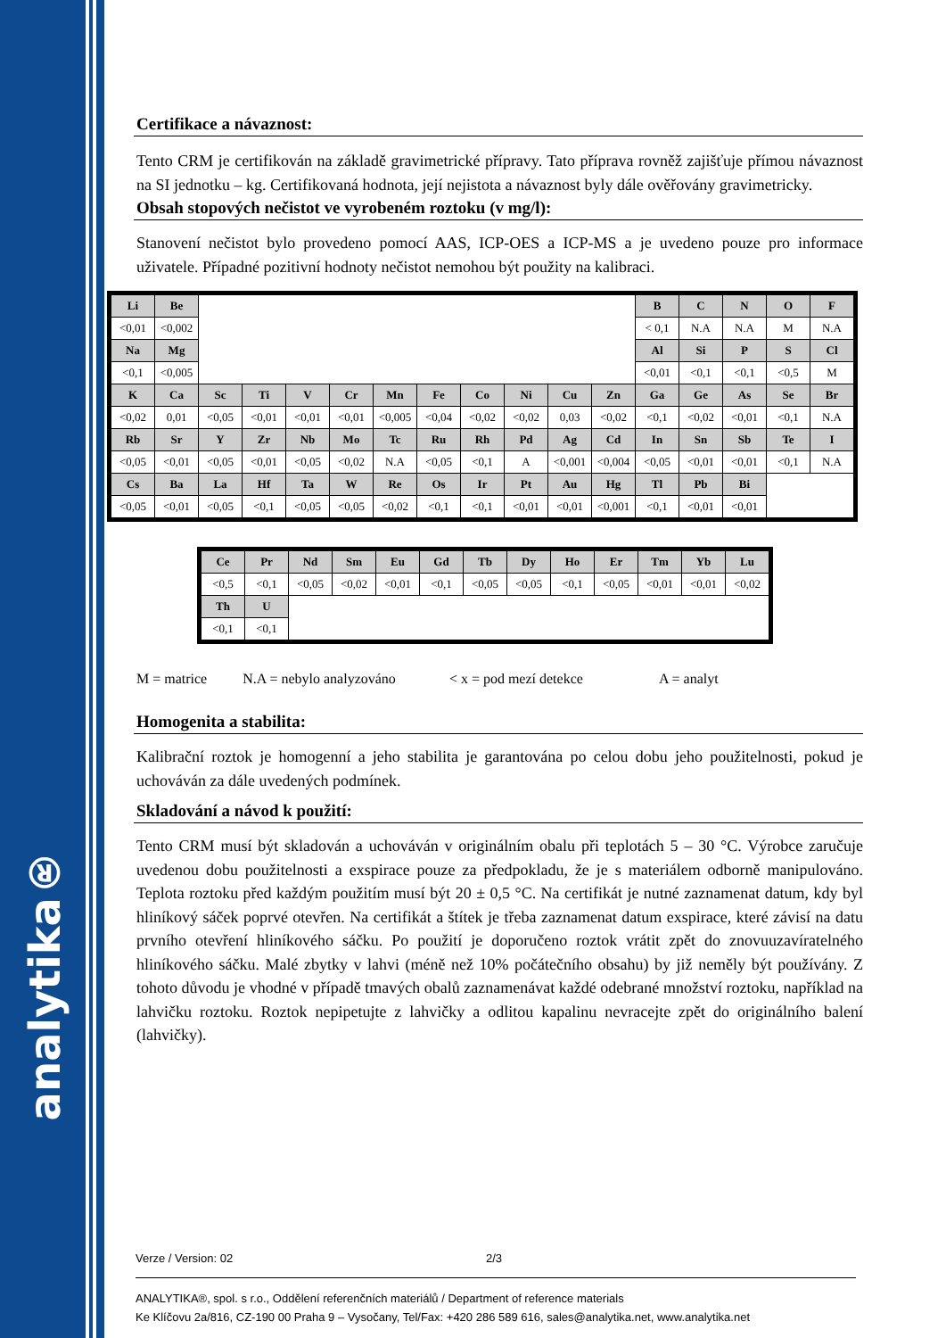analytika®
Certifikace a návaznost:
Tento CRM je certifikován na základě gravimetrické přípravy. Tato příprava rovněž zajišťuje přímou návaznost na SI jednotku – kg. Certifikovaná hodnota, její nejistota a návaznost byly dále ověřovány gravimetricky.
Obsah stopových nečistot ve vyrobeném roztoku (v mg/l):
Stanovení nečistot bylo provedeno pomocí AAS, ICP-OES a ICP-MS a je uvedeno pouze pro informace uživatele. Případné pozitivní hodnoty nečistot nemohou být použity na kalibraci.
| Li | Be | | | | | | | | | | | B | C | N | O | F |
| <0,01 | <0,002 | | | | | | | | | | | < 0,1 | N.A | N.A | M | N.A |
| Na | Mg | | | | | | | | | | | Al | Si | P | S | Cl |
| <0,1 | <0,005 | | | | | | | | | | | <0,01 | <0,1 | <0,1 | <0,5 | M |
| K | Ca | Sc | Ti | V | Cr | Mn | Fe | Co | Ni | Cu | Zn | Ga | Ge | As | Se | Br |
| <0,02 | 0,01 | <0,05 | <0,01 | <0,01 | <0,01 | <0,005 | <0,04 | <0,02 | <0,02 | 0,03 | <0,02 | <0,1 | <0,02 | <0,01 | <0,1 | N.A |
| Rb | Sr | Y | Zr | Nb | Mo | Tc | Ru | Rh | Pd | Ag | Cd | In | Sn | Sb | Te | I |
| <0,05 | <0,01 | <0,05 | <0,01 | <0,05 | <0,02 | N.A | <0,05 | <0,1 | A | <0,001 | <0,004 | <0,05 | <0,01 | <0,01 | <0,1 | N.A |
| Cs | Ba | La | Hf | Ta | W | Re | Os | Ir | Pt | Au | Hg | Tl | Pb | Bi | | |
| <0,05 | <0,01 | <0,05 | <0,1 | <0,05 | <0,05 | <0,02 | <0,1 | <0,1 | <0,01 | <0,01 | <0,001 | <0,1 | <0,01 | <0,01 | | |
| Ce | Pr | Nd | Sm | Eu | Gd | Tb | Dy | Ho | Er | Tm | Yb | Lu |
| <0,5 | <0,1 | <0,05 | <0,02 | <0,01 | <0,1 | <0,05 | <0,05 | <0,1 | <0,05 | <0,01 | <0,01 | <0,02 |
| Th | U | | | | | | | | | | | |
| <0,1 | <0,1 | | | | | | | | | | | |
M = matrice N.A = nebylo analyzováno < x = pod mezí detekce A = analyt
Homogenita a stabilita:
Kalibrační roztok je homogenní a jeho stabilita je garantována po celou dobu jeho použitelnosti, pokud je uchováván za dále uvedených podmínek.
Skladování a návod k použití:
Tento CRM musí být skladován a uchováván v originálním obalu při teplotách 5 – 30 °C. Výrobce zaručuje uvedenou dobu použitelnosti a exspirace pouze za předpokladu, že je s materiálem odborně manipulováno. Teplota roztoku před každým použitím musí být 20 ± 0,5 °C. Na certifikát je nutné zaznamenat datum, kdy byl hliníkový sáček poprvé otevřen. Na certifikát a štítek je třeba zaznamenat datum exspirace, které závisí na datu prvního otevření hliníkového sáčku. Po použití je doporučeno roztok vrátit zpět do znovuuzavíratelného hliníkového sáčku. Malé zbytky v lahvi (méně než 10% počátečního obsahu) by již neměly být používány. Z tohoto důvodu je vhodné v případě tmavých obalů zaznamenávat každé odebrané množství roztoku, například na lahvičku roztoku. Roztok nepipetujte z lahvičky a odlitou kapalinu nevracejte zpět do originálního balení (lahvičky).
Verze / Version: 02 2/3
ANALYTIKA®, spol. s r.o., Oddělení referenčních materiálů / Department of reference materials
Ke Klíčovu 2a/816, CZ-190 00 Praha 9 – Vysočany, Tel/Fax: +420 286 589 616, sales@analytika.net, www.analytika.net